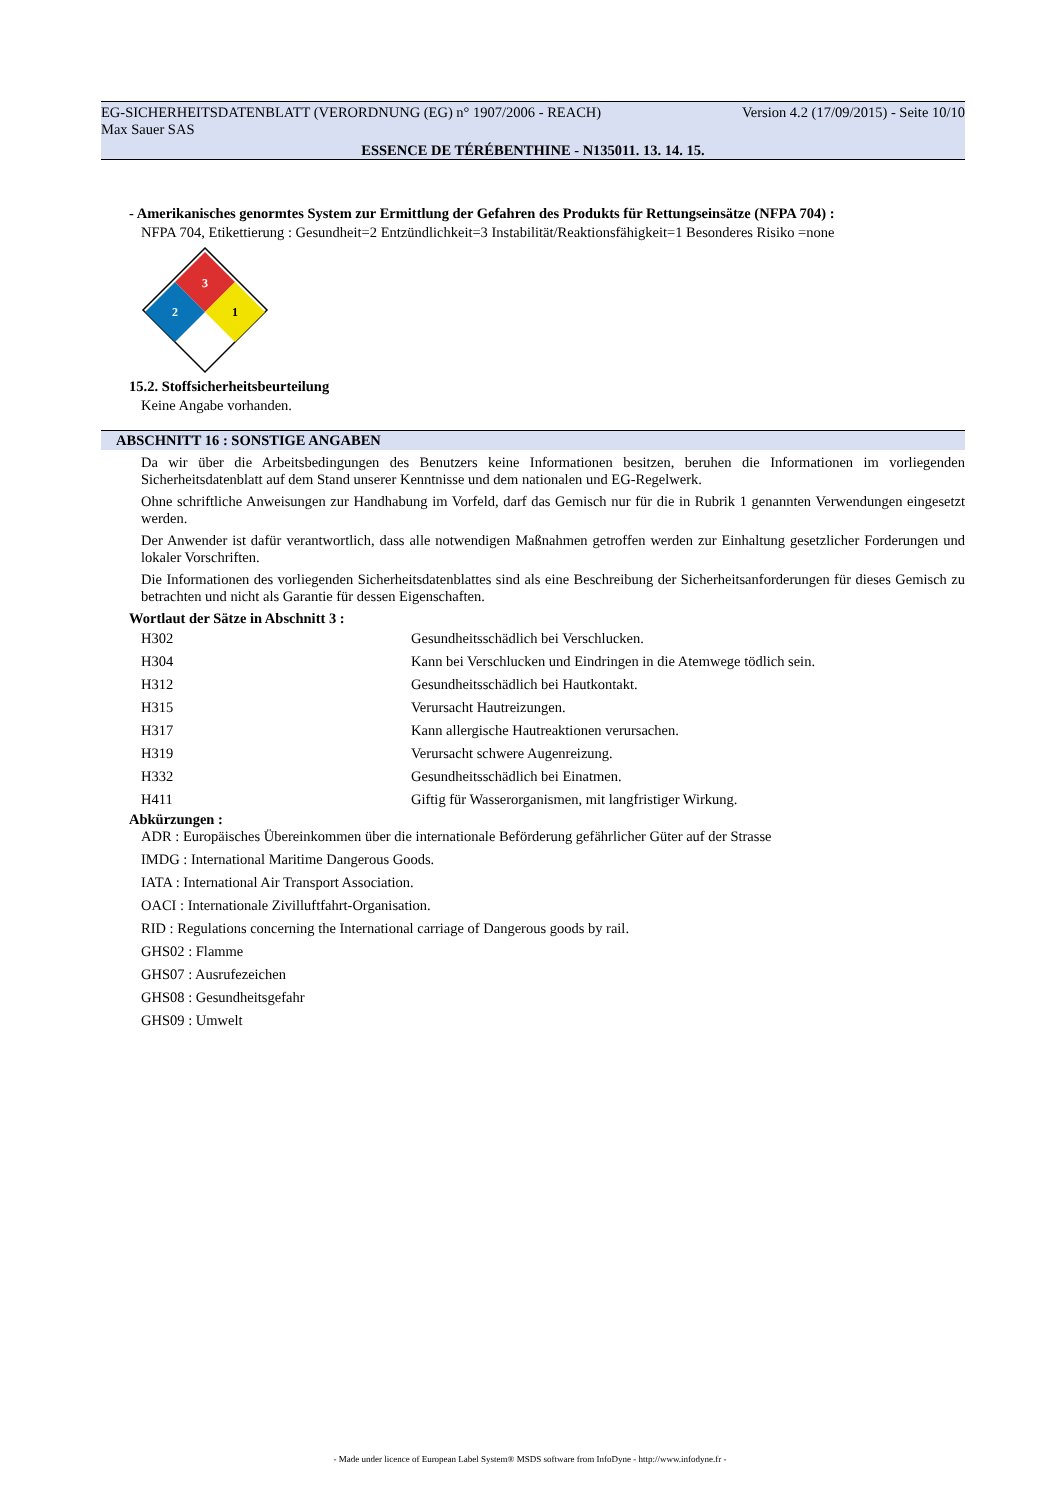EG-SICHERHEITSDATENBLATT (VERORDNUNG (EG) n° 1907/2006 - REACH) Version 4.2 (17/09/2015) - Seite 10/10
Max Sauer SAS
ESSENCE DE TÉRÉBENTHINE - N135011. 13. 14. 15.
- Amerikanisches genormtes System zur Ermittlung der Gefahren des Produkts für Rettungseinsätze (NFPA 704) :
NFPA 704, Etikettierung : Gesundheit=2 Entzündlichkeit=3 Instabilität/Reaktionsfähigkeit=1 Besonderes Risiko =none
3
2
1
15.2. Stoffsicherheitsbeurteilung
Keine Angabe vorhanden.
ABSCHNITT 16 : SONSTIGE ANGABEN
Da wir über die Arbeitsbedingungen des Benutzers keine Informationen besitzen, beruhen die Informationen im vorliegenden Sicherheitsdatenblatt auf dem Stand unserer Kenntnisse und dem nationalen und EG-Regelwerk.
Ohne schriftliche Anweisungen zur Handhabung im Vorfeld, darf das Gemisch nur für die in Rubrik 1 genannten Verwendungen eingesetzt werden.
Der Anwender ist dafür verantwortlich, dass alle notwendigen Maßnahmen getroffen werden zur Einhaltung gesetzlicher Forderungen und lokaler Vorschriften.
Die Informationen des vorliegenden Sicherheitsdatenblattes sind als eine Beschreibung der Sicherheitsanforderungen für dieses Gemisch zu betrachten und nicht als Garantie für dessen Eigenschaften.
Wortlaut der Sätze in Abschnitt 3 :
| H302 | Gesundheitsschädlich bei Verschlucken. |
| H304 | Kann bei Verschlucken und Eindringen in die Atemwege tödlich sein. |
| H312 | Gesundheitsschädlich bei Hautkontakt. |
| H315 | Verursacht Hautreizungen. |
| H317 | Kann allergische Hautreaktionen verursachen. |
| H319 | Verursacht schwere Augenreizung. |
| H332 | Gesundheitsschädlich bei Einatmen. |
| H411 | Giftig für Wasserorganismen, mit langfristiger Wirkung. |
Abkürzungen :
ADR : Europäisches Übereinkommen über die internationale Beförderung gefährlicher Güter auf der Strasse
IMDG : International Maritime Dangerous Goods.
IATA : International Air Transport Association.
OACI : Internationale Zivilluftfahrt-Organisation.
RID : Regulations concerning the International carriage of Dangerous goods by rail.
GHS02 : Flamme
GHS07 : Ausrufezeichen
GHS08 : Gesundheitsgefahr
GHS09 : Umwelt
- Made under licence of European Label System® MSDS software from InfoDyne - http://www.infodyne.fr -